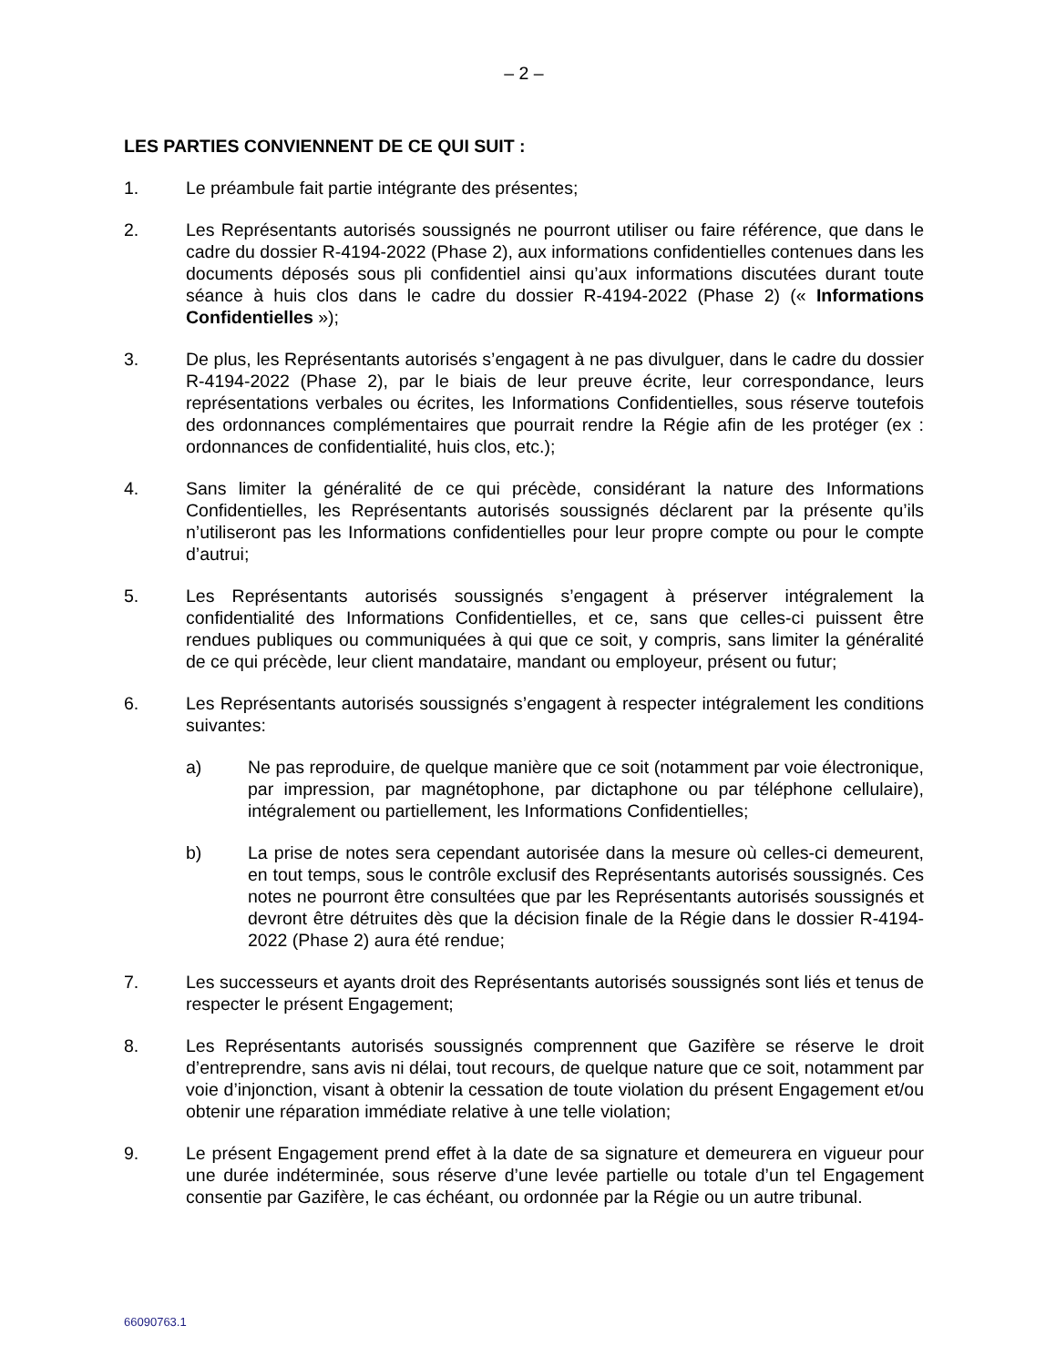– 2 –
LES PARTIES CONVIENNENT DE CE QUI SUIT :
1. Le préambule fait partie intégrante des présentes;
2. Les Représentants autorisés soussignés ne pourront utiliser ou faire référence, que dans le cadre du dossier R-4194-2022 (Phase 2), aux informations confidentielles contenues dans les documents déposés sous pli confidentiel ainsi qu’aux informations discutées durant toute séance à huis clos dans le cadre du dossier R-4194-2022 (Phase 2) (« Informations Confidentielles »);
3. De plus, les Représentants autorisés s’engagent à ne pas divulguer, dans le cadre du dossier R-4194-2022 (Phase 2), par le biais de leur preuve écrite, leur correspondance, leurs représentations verbales ou écrites, les Informations Confidentielles, sous réserve toutefois des ordonnances complémentaires que pourrait rendre la Régie afin de les protéger (ex : ordonnances de confidentialité, huis clos, etc.);
4. Sans limiter la généralité de ce qui précède, considérant la nature des Informations Confidentielles, les Représentants autorisés soussignés déclarent par la présente qu’ils n’utiliseront pas les Informations confidentielles pour leur propre compte ou pour le compte d’autrui;
5. Les Représentants autorisés soussignés s’engagent à préserver intégralement la confidentialité des Informations Confidentielles, et ce, sans que celles-ci puissent être rendues publiques ou communiquées à qui que ce soit, y compris, sans limiter la généralité de ce qui précède, leur client mandataire, mandant ou employeur, présent ou futur;
6. Les Représentants autorisés soussignés s’engagent à respecter intégralement les conditions suivantes:
a) Ne pas reproduire, de quelque manière que ce soit (notamment par voie électronique, par impression, par magnétophone, par dictaphone ou par téléphone cellulaire), intégralement ou partiellement, les Informations Confidentielles;
b) La prise de notes sera cependant autorisée dans la mesure où celles-ci demeurent, en tout temps, sous le contrôle exclusif des Représentants autorisés soussignés. Ces notes ne pourront être consultées que par les Représentants autorisés soussignés et devront être détruites dès que la décision finale de la Régie dans le dossier R-4194-2022 (Phase 2) aura été rendue;
7. Les successeurs et ayants droit des Représentants autorisés soussignés sont liés et tenus de respecter le présent Engagement;
8. Les Représentants autorisés soussignés comprennent que Gazifère se réserve le droit d’entreprendre, sans avis ni délai, tout recours, de quelque nature que ce soit, notamment par voie d’injonction, visant à obtenir la cessation de toute violation du présent Engagement et/ou obtenir une réparation immédiate relative à une telle violation;
9. Le présent Engagement prend effet à la date de sa signature et demeurera en vigueur pour une durée indéterminée, sous réserve d’une levée partielle ou totale d’un tel Engagement consentie par Gazifère, le cas échéant, ou ordonnée par la Régie ou un autre tribunal.
66090763.1